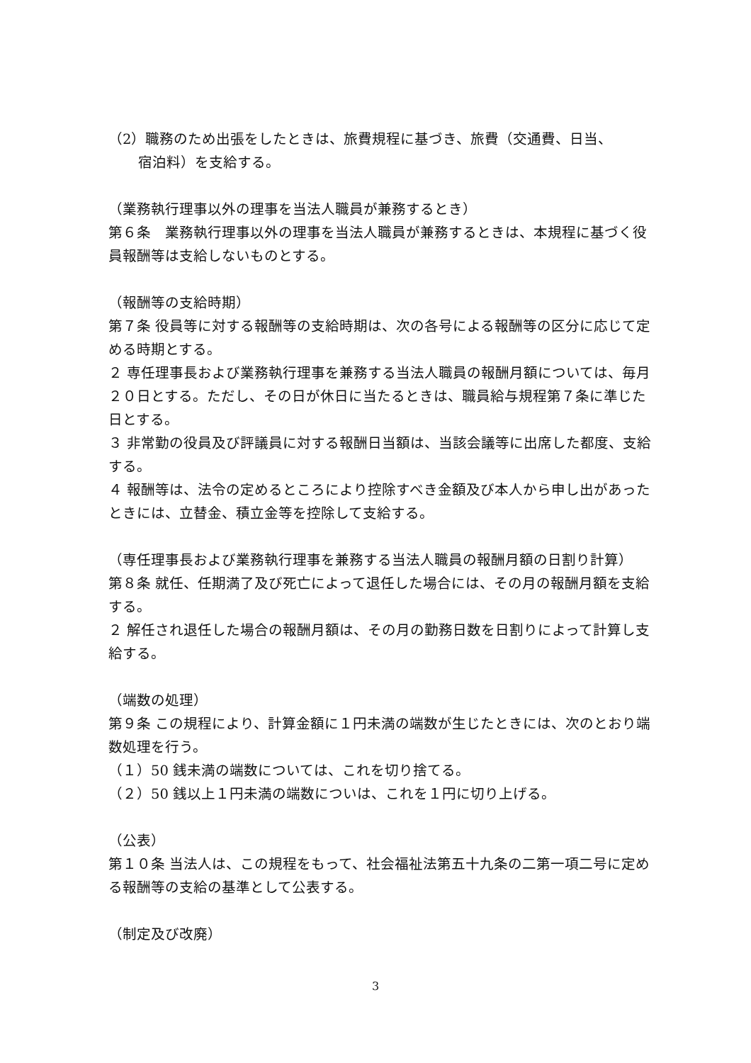（2）職務のため出張をしたときは、旅費規程に基づき、旅費（交通費、日当、
宿泊料）を支給する。
（業務執行理事以外の理事を当法人職員が兼務するとき）
第６条　業務執行理事以外の理事を当法人職員が兼務するときは、本規程に基づく役員報酬等は支給しないものとする。
（報酬等の支給時期）
第７条 役員等に対する報酬等の支給時期は、次の各号による報酬等の区分に応じて定める時期とする。
２ 専任理事長および業務執行理事を兼務する当法人職員の報酬月額については、毎月２０日とする。ただし、その日が休日に当たるときは、職員給与規程第７条に準じた日とする。
３ 非常勤の役員及び評議員に対する報酬日当額は、当該会議等に出席した都度、支給する。
４ 報酬等は、法令の定めるところにより控除すべき金額及び本人から申し出があったときには、立替金、積立金等を控除して支給する。
（専任理事長および業務執行理事を兼務する当法人職員の報酬月額の日割り計算）
第８条 就任、任期満了及び死亡によって退任した場合には、その月の報酬月額を支給する。
２ 解任され退任した場合の報酬月額は、その月の勤務日数を日割りによって計算し支給する。
（端数の処理）
第９条 この規程により、計算金額に１円未満の端数が生じたときには、次のとおり端数処理を行う。
（１）50 銭未満の端数については、これを切り捨てる。
（２）50 銭以上１円未満の端数についは、これを１円に切り上げる。
（公表）
第１０条 当法人は、この規程をもって、社会福祉法第五十九条の二第一項二号に定める報酬等の支給の基準として公表する。
（制定及び改廃）
3